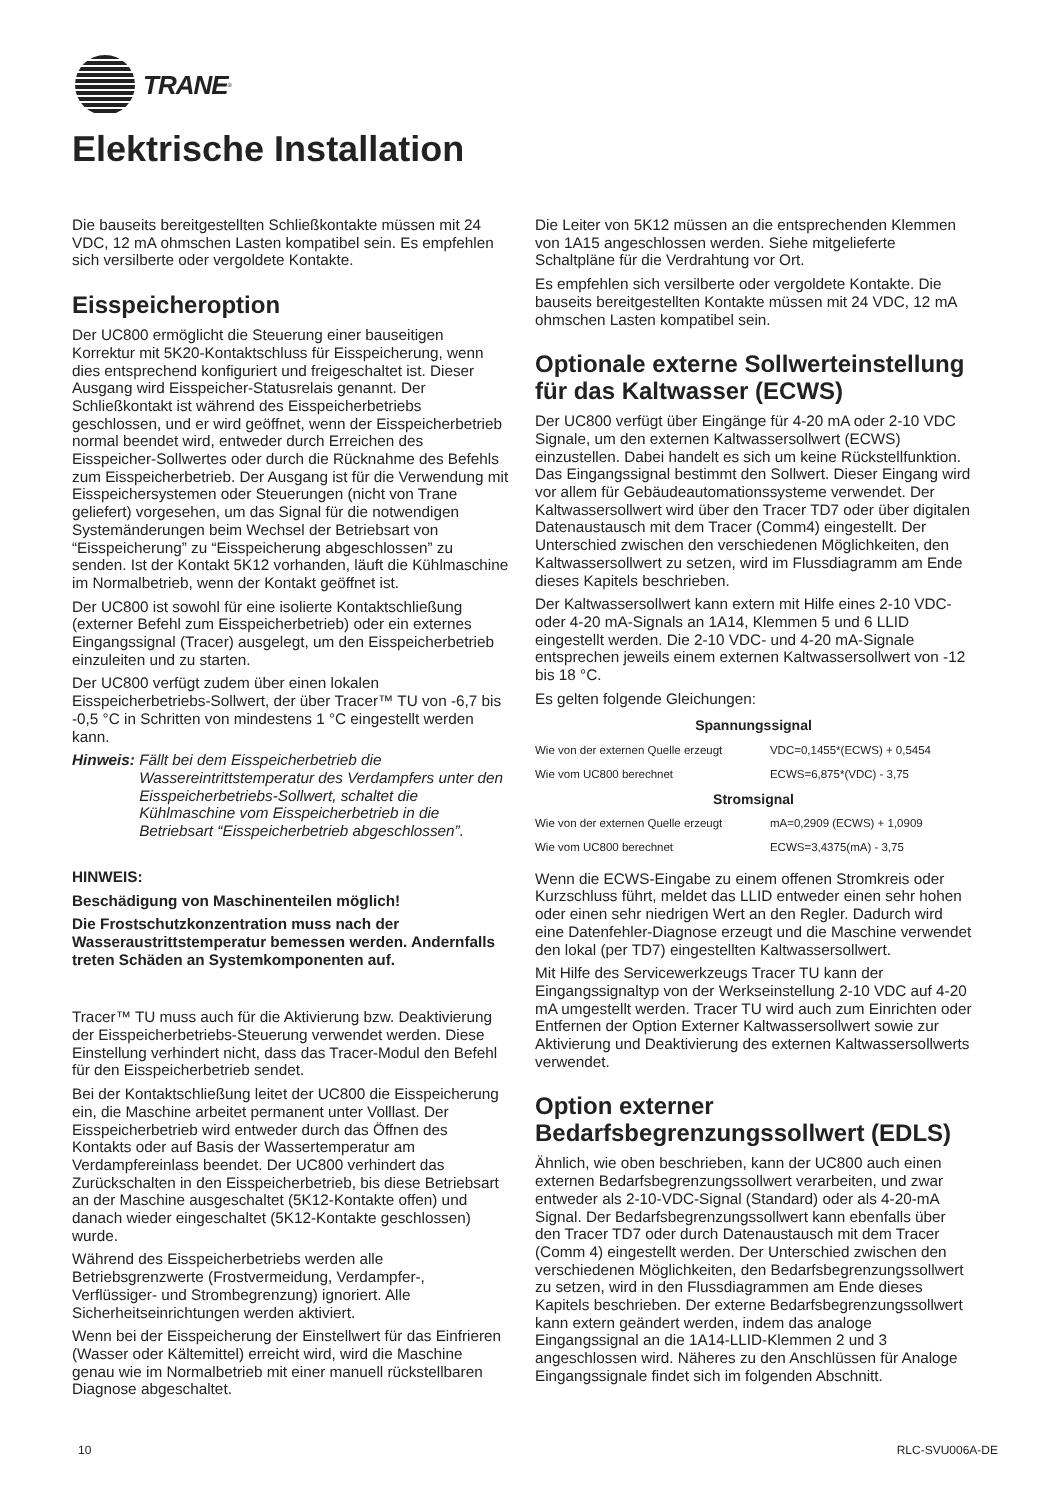TRANE<sup>®</sup>
Elektrische Installation
Die bauseits bereitgestellten Schließkontakte müssen mit 24 VDC, 12 mA ohmschen Lasten kompatibel sein. Es empfehlen sich versilberte oder vergoldete Kontakte.
Eisspeicheroption
Der UC800 ermöglicht die Steuerung einer bauseitigen Korrektur mit 5K20-Kontaktschluss für Eisspeicherung, wenn dies entsprechend konfiguriert und freigeschaltet ist. Dieser Ausgang wird Eisspeicher-Statusrelais genannt. Der Schließkontakt ist während des Eisspeicherbetriebs geschlossen, und er wird geöffnet, wenn der Eisspeicherbetrieb normal beendet wird, entweder durch Erreichen des Eisspeicher-Sollwertes oder durch die Rücknahme des Befehls zum Eisspeicherbetrieb. Der Ausgang ist für die Verwendung mit Eisspeichersystemen oder Steuerungen (nicht von Trane geliefert) vorgesehen, um das Signal für die notwendigen Systemänderungen beim Wechsel der Betriebsart von “Eisspeicherung” zu “Eisspeicherung abgeschlossen” zu senden. Ist der Kontakt 5K12 vorhanden, läuft die Kühlmaschine im Normalbetrieb, wenn der Kontakt geöffnet ist.
Der UC800 ist sowohl für eine isolierte Kontaktschließung (externer Befehl zum Eisspeicherbetrieb) oder ein externes Eingangssignal (Tracer) ausgelegt, um den Eisspeicherbetrieb einzuleiten und zu starten.
Der UC800 verfügt zudem über einen lokalen Eisspeicherbetriebs-Sollwert, der über Tracer™ TU von -6,7 bis -0,5 °C in Schritten von mindestens 1 °C eingestellt werden kann.
Hinweis: Fällt bei dem Eisspeicherbetrieb die Wassereintrittstemperatur des Verdampfers unter den Eisspeicherbetriebs-Sollwert, schaltet die Kühlmaschine vom Eisspeicherbetrieb in die Betriebsart “Eisspeicherbetrieb abgeschlossen”.
HINWEIS:
Beschädigung von Maschinenteilen möglich!
Die Frostschutzkonzentration muss nach der Wasseraustrittstemperatur bemessen werden. Andernfalls treten Schäden an Systemkomponenten auf.
Tracer™ TU muss auch für die Aktivierung bzw. Deaktivierung der Eisspeicherbetriebs-Steuerung verwendet werden. Diese Einstellung verhindert nicht, dass das Tracer-Modul den Befehl für den Eisspeicherbetrieb sendet.
Bei der Kontaktschließung leitet der UC800 die Eisspeicherung ein, die Maschine arbeitet permanent unter Volllast. Der Eisspeicherbetrieb wird entweder durch das Öffnen des Kontakts oder auf Basis der Wassertemperatur am Verdampfereinlass beendet. Der UC800 verhindert das Zurückschalten in den Eisspeicherbetrieb, bis diese Betriebsart an der Maschine ausgeschaltet (5K12-Kontakte offen) und danach wieder eingeschaltet (5K12-Kontakte geschlossen) wurde.
Während des Eisspeicherbetriebs werden alle Betriebsgrenzwerte (Frostvermeidung, Verdampfer-, Verflüssiger- und Strombegrenzung) ignoriert. Alle Sicherheitseinrichtungen werden aktiviert.
Wenn bei der Eisspeicherung der Einstellwert für das Einfrieren (Wasser oder Kältemittel) erreicht wird, wird die Maschine genau wie im Normalbetrieb mit einer manuell rückstellbaren Diagnose abgeschaltet.
Die Leiter von 5K12 müssen an die entsprechenden Klemmen von 1A15 angeschlossen werden. Siehe mitgelieferte Schaltpläne für die Verdrahtung vor Ort.
Es empfehlen sich versilberte oder vergoldete Kontakte. Die bauseits bereitgestellten Kontakte müssen mit 24 VDC, 12 mA ohmschen Lasten kompatibel sein.
Optionale externe Sollwerteinstellung für das Kaltwasser (ECWS)
Der UC800 verfügt über Eingänge für 4-20 mA oder 2-10 VDC Signale, um den externen Kaltwassersollwert (ECWS) einzustellen. Dabei handelt es sich um keine Rückstellfunktion. Das Eingangssignal bestimmt den Sollwert. Dieser Eingang wird vor allem für Gebäudeautomationssysteme verwendet. Der Kaltwassersollwert wird über den Tracer TD7 oder über digitalen Datenaustausch mit dem Tracer (Comm4) eingestellt. Der Unterschied zwischen den verschiedenen Möglichkeiten, den Kaltwassersollwert zu setzen, wird im Flussdiagramm am Ende dieses Kapitels beschrieben.
Der Kaltwassersollwert kann extern mit Hilfe eines 2-10 VDC- oder 4-20 mA-Signals an 1A14, Klemmen 5 und 6 LLID eingestellt werden. Die 2-10 VDC- und 4-20 mA-Signale entsprechen jeweils einem externen Kaltwassersollwert von -12 bis 18 °C.
Es gelten folgende Gleichungen:
| Spannungssignal | |
| --- | --- |
| Wie von der externen Quelle erzeugt | VDC=0,1455*(ECWS) + 0,5454 |
| Wie vom UC800 berechnet | ECWS=6,875*(VDC) - 3,75 |
| Stromsignal | |
| Wie von der externen Quelle erzeugt | mA=0,2909 (ECWS) + 1,0909 |
| Wie vom UC800 berechnet | ECWS=3,4375(mA) - 3,75 |
Wenn die ECWS-Eingabe zu einem offenen Stromkreis oder Kurzschluss führt, meldet das LLID entweder einen sehr hohen oder einen sehr niedrigen Wert an den Regler. Dadurch wird eine Datenfehler-Diagnose erzeugt und die Maschine verwendet den lokal (per TD7) eingestellten Kaltwassersollwert.
Mit Hilfe des Servicewerkzeugs Tracer TU kann der Eingangssignaltyp von der Werkseinstellung 2-10 VDC auf 4-20 mA umgestellt werden. Tracer TU wird auch zum Einrichten oder Entfernen der Option Externer Kaltwassersollwert sowie zur Aktivierung und Deaktivierung des externen Kaltwassersollwerts verwendet.
Option externer Bedarfsbegrenzungssollwert (EDLS)
Ähnlich, wie oben beschrieben, kann der UC800 auch einen externen Bedarfsbegrenzungssollwert verarbeiten, und zwar entweder als 2-10-VDC-Signal (Standard) oder als 4-20-mA Signal. Der Bedarfsbegrenzungssollwert kann ebenfalls über den Tracer TD7 oder durch Datenaustausch mit dem Tracer (Comm 4) eingestellt werden. Der Unterschied zwischen den verschiedenen Möglichkeiten, den Bedarfsbegrenzungssollwert zu setzen, wird in den Flussdiagrammen am Ende dieses Kapitels beschrieben. Der externe Bedarfsbegrenzungssollwert kann extern geändert werden, indem das analoge Eingangssignal an die 1A14-LLID-Klemmen 2 und 3 angeschlossen wird. Näheres zu den Anschlüssen für Analoge Eingangssignale findet sich im folgenden Abschnitt.
10 RLC-SVU006A-DE